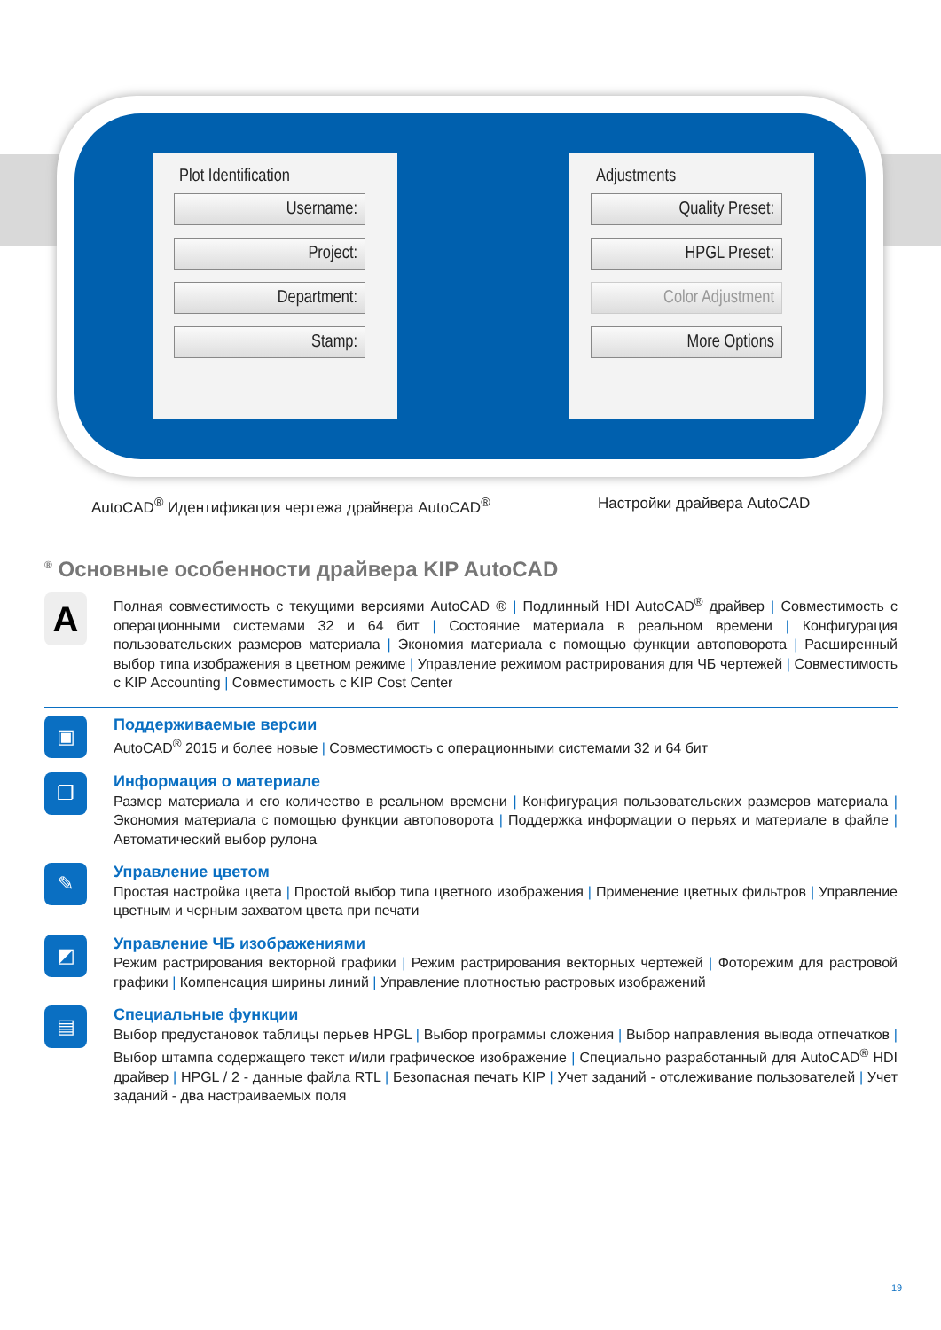Plot Identification
Username:
Project:
Department:
Stamp:
Adjustments
Quality Preset:
HPGL Preset:
Color Adjustment
More Options
AutoCAD<sup>®</sup> Идентификация чертежа драйвера AutoCAD<sup>®</sup>
Настройки драйвера AutoCAD
<sup>®</sup> Основные особенности драйвера KIP AutoCAD
A
Полная совместимость с текущими версиями AutoCAD ® | Подлинный HDI AutoCAD<sup>®</sup> драйвер | Совместимость с операционными системами 32 и 64 бит | Состояние материала в реальном времени | Конфигурация пользовательских размеров материала | Экономия материала с помощью функции автоповорота | Расширенный выбор типа изображения в цветном режиме | Управление режимом растрирования для ЧБ чертежей | Совместимость с KIP Accounting | Совместимость с KIP Cost Center
▣
Поддерживаемые версии
AutoCAD<sup>®</sup> 2015 и более новые | Совместимость с операционными системами 32 и 64 бит
❐
Информация о материале
Размер материала и его количество в реальном времени | Конфигурация пользовательских размеров материала | Экономия материала с помощью функции автоповорота | Поддержка информации о перьях и материале в файле | Автоматический выбор рулона
✎
Управление цветом
Простая настройка цвета | Простой выбор типа цветного изображения | Применение цветных фильтров | Управление цветным и черным захватом цвета при печати
◩
Управление ЧБ изображениями
Режим растрирования векторной графики | Режим растрирования векторных чертежей | Фоторежим для растровой графики | Компенсация ширины линий | Управление плотностью растровых изображений
▤
Специальные функции
Выбор предустановок таблицы перьев HPGL | Выбор программы сложения | Выбор направления вывода отпечатков | Выбор штампа содержащего текст и/или графическое изображение | Специально разработанный для AutoCAD<sup>®</sup> HDI драйвер | HPGL / 2 - данные файла RTL | Безопасная печать KIP | Учет заданий - отслеживание пользователей | Учет заданий - два настраиваемых поля
19